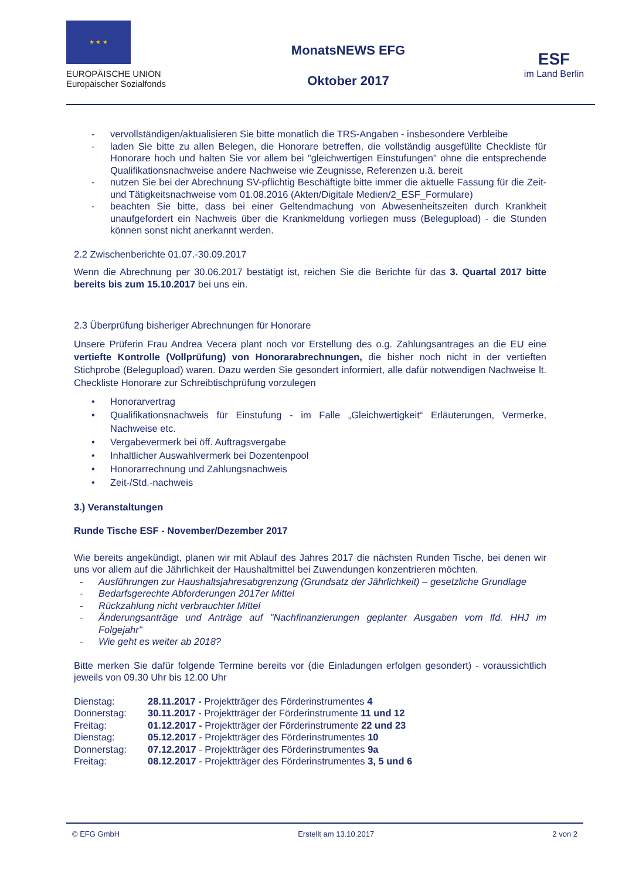★ ★ ★
EUROPÄISCHE UNION
Europäischer Sozialfonds
MonatsNEWS EFG
Oktober 2017
ESF
im Land Berlin
- vervollständigen/aktualisieren Sie bitte monatlich die TRS-Angaben - insbesondere Verbleibe
- laden Sie bitte zu allen Belegen, die Honorare betreffen, die vollständig ausgefüllte Checkliste für Honorare hoch und halten Sie vor allem bei "gleichwertigen Einstufungen" ohne die entsprechende Qualifikationsnachweise andere Nachweise wie Zeugnisse, Referenzen u.ä. bereit
- nutzen Sie bei der Abrechnung SV-pflichtig Beschäftigte bitte immer die aktuelle Fassung für die Zeit- und Tätigkeitsnachweise vom 01.08.2016 (Akten/Digitale Medien/2_ESF_Formulare)
- beachten Sie bitte, dass bei einer Geltendmachung von Abwesenheitszeiten durch Krankheit unaufgefordert ein Nachweis über die Krankmeldung vorliegen muss (Belegupload) - die Stunden können sonst nicht anerkannt werden.
2.2 Zwischenberichte 01.07.-30.09.2017
Wenn die Abrechnung per 30.06.2017 bestätigt ist, reichen Sie die Berichte für das 3. Quartal 2017 bitte bereits bis zum 15.10.2017 bei uns ein.
2.3 Überprüfung bisheriger Abrechnungen für Honorare
Unsere Prüferin Frau Andrea Vecera plant noch vor Erstellung des o.g. Zahlungsantrages an die EU eine vertiefte Kontrolle (Vollprüfung) von Honorarabrechnungen, die bisher noch nicht in der vertieften Stichprobe (Belegupload) waren. Dazu werden Sie gesondert informiert, alle dafür notwendigen Nachweise lt. Checkliste Honorare zur Schreibtischprüfung vorzulegen
• Honorarvertrag
• Qualifikationsnachweis für Einstufung - im Falle „Gleichwertigkeit“ Erläuterungen, Vermerke, Nachweise etc.
• Vergabevermerk bei öff. Auftragsvergabe
• Inhaltlicher Auswahlvermerk bei Dozentenpool
• Honorarrechnung und Zahlungsnachweis
• Zeit-/Std.-nachweis
3.) Veranstaltungen
Runde Tische ESF - November/Dezember 2017
Wie bereits angekündigt, planen wir mit Ablauf des Jahres 2017 die nächsten Runden Tische, bei denen wir uns vor allem auf die Jährlichkeit der Haushaltmittel bei Zuwendungen konzentrieren möchten.
- Ausführungen zur Haushaltsjahresabgrenzung (Grundsatz der Jährlichkeit) – gesetzliche Grundlage
- Bedarfsgerechte Abforderungen 2017er Mittel
- Rückzahlung nicht verbrauchter Mittel
- Änderungsanträge und Anträge auf "Nachfinanzierungen geplanter Ausgaben vom lfd. HHJ im Folgejahr"
- Wie geht es weiter ab 2018?
Bitte merken Sie dafür folgende Termine bereits vor (die Einladungen erfolgen gesondert) - voraussichtlich jeweils von 09.30 Uhr bis 12.00 Uhr
| Dienstag: | 28.11.2017 - Projektträger des Förderinstrumentes 4 |
| Donnerstag: | 30.11.2017 - Projektträger der Förderinstrumente 11 und 12 |
| Freitag: | 01.12.2017 - Projektträger der Förderinstrumente 22 und 23 |
| Dienstag: | 05.12.2017 - Projektträger des Förderinstrumentes 10 |
| Donnerstag: | 07.12.2017 - Projektträger des Förderinstrumentes 9a |
| Freitag: | 08.12.2017 - Projektträger des Förderinstrumentes 3, 5 und 6 |
© EFG GmbH Erstellt am 13.10.2017 2 von 2